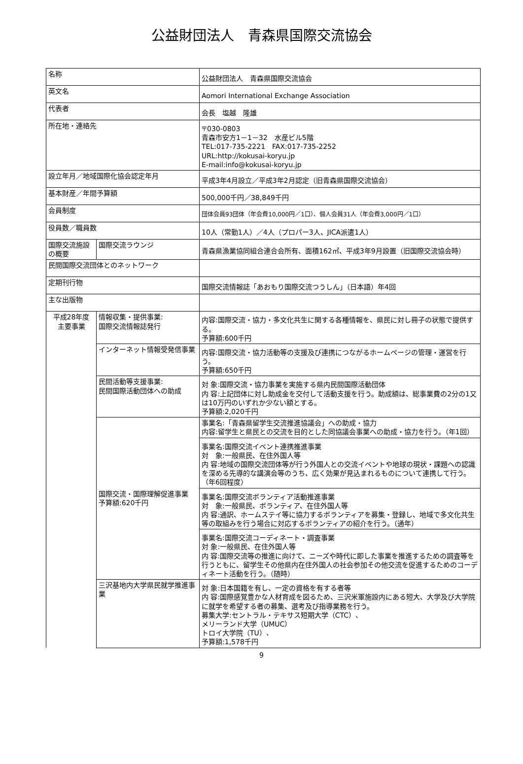公益財団法人　青森県国際交流協会
| 名称 | | 公益財団法人 青森県国際交流協会 |
| 英文名 | | Aomori International Exchange Association |
| 代表者 | | 会長 塩越 隆雄 |
| 所在地・連絡先 | | 〒030-0803 青森市安方1－1－32 水産ビル5階 TEL:017-735-2221 FAX:017-735-2252 URL:http://kokusai-koryu.jp E-mail:info@kokusai-koryu.jp |
| 設立年月／地域国際化協会認定年月 | | 平成3年4月設立／平成3年2月認定（旧青森県国際交流協会） |
| 基本財産／年間予算額 | | 500,000千円／38,849千円 |
| 会員制度 | | 団体会員93団体（年会費10,000円／1口）、個人会員31人（年会費3,000円／1口） |
| 役員数／職員数 | | 10人（常勤1人）／4人（プロパー3人、JICA派遣1人） |
| 国際交流施設の概要 | 国際交流ラウンジ | 青森県漁業協同組合連合会所有、面積162㎡、平成3年9月設置（旧国際交流協会時） |
| 民間国際交流団体とのネットワーク | | |
| 定期刊行物 | | 国際交流情報誌「あおもり国際交流つうしん」（日本語）年4回 |
| 主な出版物 | | |
| 平成28年度 主要事業 | 情報収集・提供事業: 国際交流情報誌発行 | 内容:国際交流・協力・多文化共生に関する各種情報を、県民に対し冊子の状態で提供する。 予算額:600千円 |
| | インターネット情報受発信事業 | 内容:国際交流・協力活動等の支援及び連携につながるホームページの管理・運営を行う。 予算額:650千円 |
| | 民間活動等支援事業: 民間国際活動団体への助成 | 対 象:国際交流・協力事業を実施する県内民間国際活動団体 内 容:上記団体に対し助成金を交付して活動支援を行う。助成額は、総事業費の2分の1又は10万円のいずれか少ない額とする。 予算額:2,020千円 |
| | 国際交流・国際理解促進事業 予算額:620千円 | 事業名:「青森県留学生交流推進協議会」への助成・協力 内容:留学生と県民との交流を目的とした同協議会事業への助成・協力を行う。（年1回） |
| | | 事業名:国際交流イベント連携推進事業 対 象:一般県民、在住外国人等 内 容:地域の国際交流団体等が行う外国人との交流イベントや地球の現状・課題への認識を深める先導的な講演会等のうち、広く効果が見込まれるものについて連携して行う。 （年6回程度） |
| | | 事業名:国際交流ボランティア活動推進事業 対 象:一般県民、ボランティア、在住外国人等 内 容:通訳、ホームステイ等に協力するボランティアを募集・登録し、地域で多文化共生等の取組みを行う場合に対応するボランティアの紹介を行う。（通年） |
| | | 事業名:国際交流コーディネート・調査事業 対 象:一般県民、在住外国人等 内 容:国際交流等の推進に向けて、ニーズや時代に即した事業を推進するための調査等を行うともに、留学生その他県内在住外国人の社会参加その他交流を促進するためのコーディネート活動を行う。（随時） |
| | 三沢基地内大学県民就学推進事業 | 対 象:日本国籍を有し、一定の資格を有する者等 内 容:国際感覚豊かな人材育成を図るため、三沢米軍施設内にある短大、大学及び大学院に就学を希望する者の募集、選考及び指導業務を行う。 募集大学:セントラル・テキサス短期大学（CTC）、 メリーランド大学（UMUC） トロイ大学院（TU）、 予算額:1,578千円 |
9